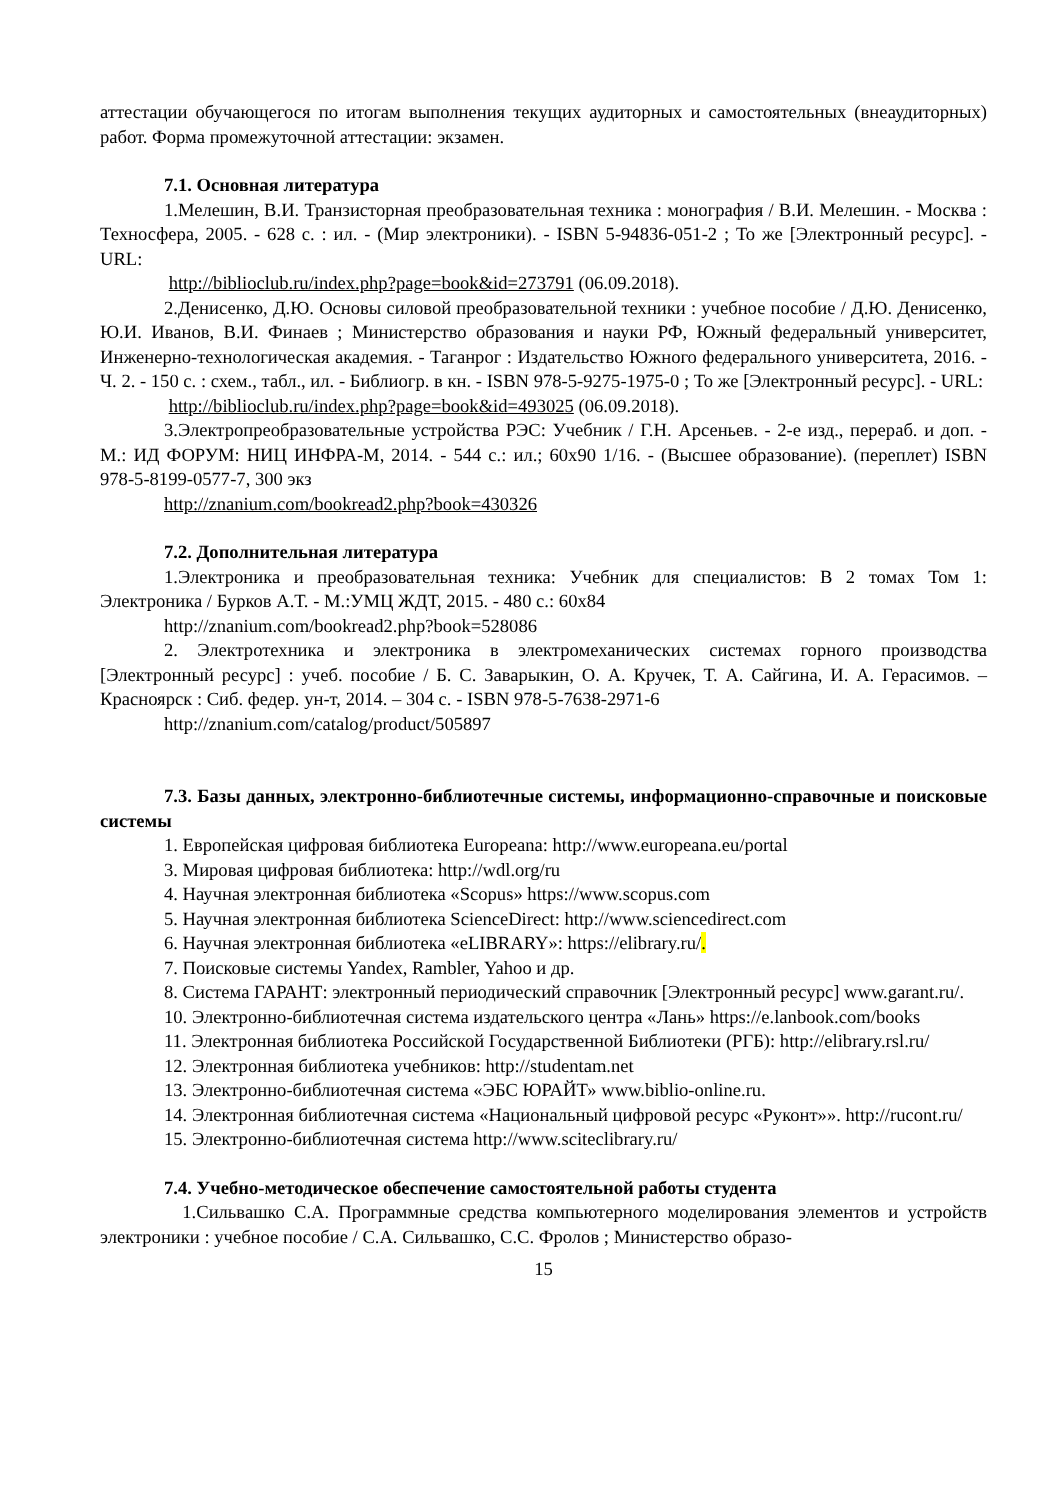аттестации обучающегося по итогам выполнения текущих аудиторных и самостоятельных (внеаудиторных) работ. Форма промежуточной аттестации: экзамен.
7.1. Основная литература
1.Мелешин, В.И. Транзисторная преобразовательная техника : монография / В.И. Мелешин. - Москва : Техносфера, 2005. - 628 с. : ил. - (Мир электроники). - ISBN 5-94836-051-2 ; То же [Электронный ресурс]. - URL:
http://biblioclub.ru/index.php?page=book&id=273791 (06.09.2018).
2.Денисенко, Д.Ю. Основы силовой преобразовательной техники : учебное пособие / Д.Ю. Денисенко, Ю.И. Иванов, В.И. Финаев ; Министерство образования и науки РФ, Южный федеральный университет, Инженерно-технологическая академия. - Таганрог : Издательство Южного федерального университета, 2016. - Ч. 2. - 150 с. : схем., табл., ил. - Библиогр. в кн. - ISBN 978-5-9275-1975-0 ; То же [Электронный ресурс]. - URL:
http://biblioclub.ru/index.php?page=book&id=493025 (06.09.2018).
3.Электропреобразовательные устройства РЭС: Учебник / Г.Н. Арсеньев. - 2-е изд., перераб. и доп. - М.: ИД ФОРУМ: НИЦ ИНФРА-М, 2014. - 544 с.: ил.; 60x90 1/16. - (Высшее образование). (переплет) ISBN 978-5-8199-0577-7, 300 экз
http://znanium.com/bookread2.php?book=430326
7.2. Дополнительная литература
1.Электроника и преобразовательная техника: Учебник для специалистов: В 2 томах Том 1: Электроника / Бурков А.Т. - М.:УМЦ ЖДТ, 2015. - 480 с.: 60x84
http://znanium.com/bookread2.php?book=528086
2. Электротехника и электроника в электромеханических системах горного производства [Электронный ресурс] : учеб. пособие / Б. С. Заварыкин, О. А. Кручек, Т. А. Сайгина, И. А. Герасимов. – Красноярск : Сиб. федер. ун-т, 2014. – 304 с. - ISBN 978-5-7638-2971-6
http://znanium.com/catalog/product/505897
7.3. Базы данных, электронно-библиотечные системы, информационно-справочные и поисковые системы
1. Европейская цифровая библиотека Europeana: http://www.europeana.eu/portal
3. Мировая цифровая библиотека: http://wdl.org/ru
4. Научная электронная библиотека «Scopus» https://www.scopus.com
5. Научная электронная библиотека ScienceDirect: http://www.sciencedirect.com
6. Научная электронная библиотека «eLIBRARY»: https://elibrary.ru/.
7. Поисковые системы Yandex, Rambler, Yahoo и др.
8. Система ГАРАНТ: электронный периодический справочник [Электронный ресурс] www.garant.ru/.
10. Электронно-библиотечная система издательского центра «Лань» https://e.lanbook.com/books
11. Электронная библиотека Российской Государственной Библиотеки (РГБ): http://elibrary.rsl.ru/
12. Электронная библиотека учебников: http://studentam.net
13. Электронно-библиотечная система «ЭБС ЮРАЙТ» www.biblio-online.ru.
14. Электронная библиотечная система «Национальный цифровой ресурс «Руконт»». http://rucont.ru/
15. Электронно-библиотечная система http://www.sciteclibrary.ru/
7.4. Учебно-методическое обеспечение самостоятельной работы студента
1.Сильвашко С.А. Программные средства компьютерного моделирования элементов и устройств электроники : учебное пособие / С.А. Сильвашко, С.С. Фролов ; Министерство образо-
15